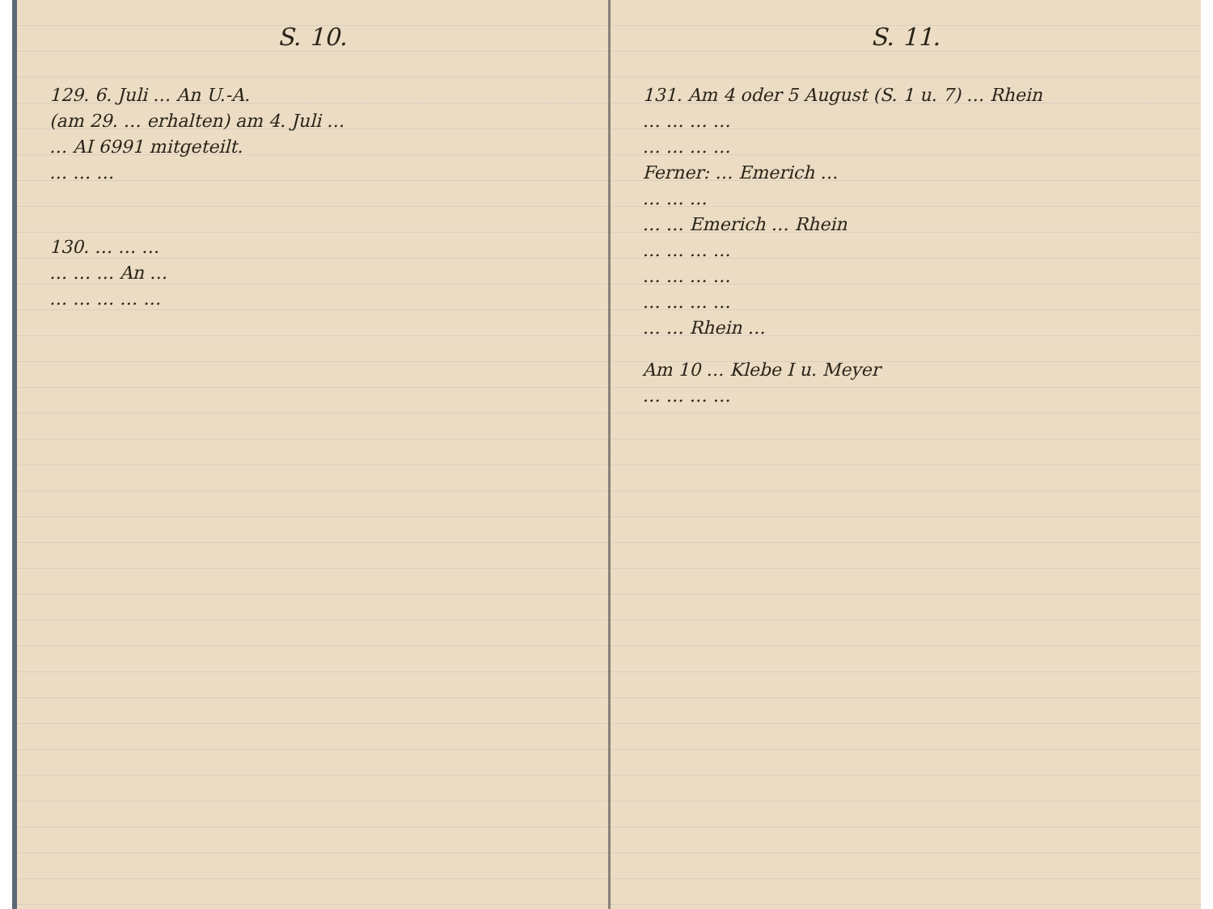S. 10.
129. 6. Juli … An U.-A.
(am 29. … erhalten) am 4. Juli …
… AI 6991 mitgeteilt.
… … …
130. … … …
… … … An …
… … … … …
S. 11.
131. Am 4 oder 5 August (S. 1 u. 7) … Rhein
… … … …
… … … …
Ferner: … Emerich …
… … …
… … Emerich … Rhein
… … … …
… … … …
… … … …
… … Rhein …
Am 10 … Klebe I u. Meyer
… … … …